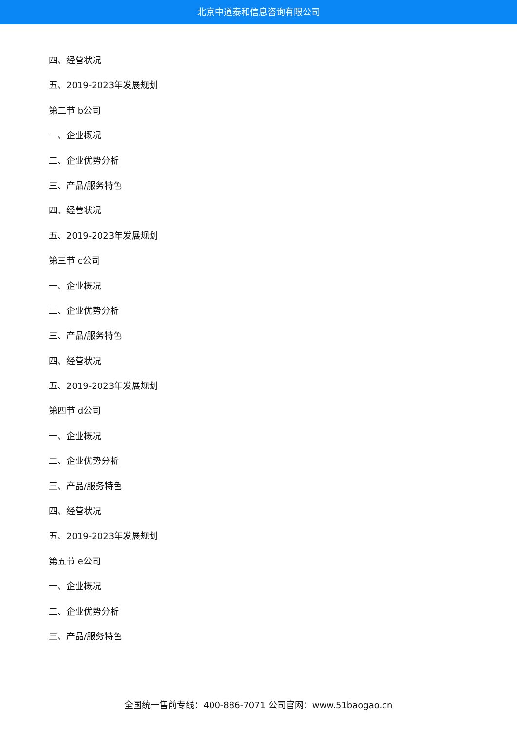北京中道泰和信息咨询有限公司
四、经营状况
五、2019-2023年发展规划
第二节 b公司
一、企业概况
二、企业优势分析
三、产品/服务特色
四、经营状况
五、2019-2023年发展规划
第三节 c公司
一、企业概况
二、企业优势分析
三、产品/服务特色
四、经营状况
五、2019-2023年发展规划
第四节 d公司
一、企业概况
二、企业优势分析
三、产品/服务特色
四、经营状况
五、2019-2023年发展规划
第五节 e公司
一、企业概况
二、企业优势分析
三、产品/服务特色
全国统一售前专线：400-886-7071 公司官网：www.51baogao.cn